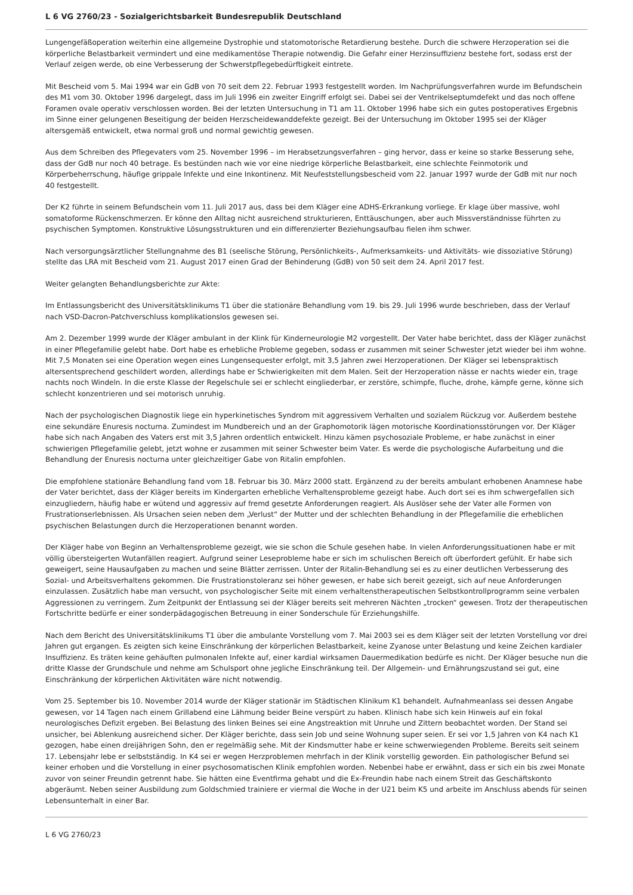L 6 VG 2760/23 - Sozialgerichtsbarkeit Bundesrepublik Deutschland
Lungengefäßoperation weiterhin eine allgemeine Dystrophie und statomotorische Retardierung bestehe. Durch die schwere Herzoperation sei die körperliche Belastbarkeit vermindert und eine medikamentöse Therapie notwendig. Die Gefahr einer Herzinsuffizienz bestehe fort, sodass erst der Verlauf zeigen werde, ob eine Verbesserung der Schwerstpflegebedürftigkeit eintrete.
Mit Bescheid vom 5. Mai 1994 war ein GdB von 70 seit dem 22. Februar 1993 festgestellt worden. Im Nachprüfungsverfahren wurde im Befundschein des M1 vom 30. Oktober 1996 dargelegt, dass im Juli 1996 ein zweiter Eingriff erfolgt sei. Dabei sei der Ventrikelseptumdefekt und das noch offene Foramen ovale operativ verschlossen worden. Bei der letzten Untersuchung in T1 am 11. Oktober 1996 habe sich ein gutes postoperatives Ergebnis im Sinne einer gelungenen Beseitigung der beiden Herzscheidewanddefekte gezeigt. Bei der Untersuchung im Oktober 1995 sei der Kläger altersgemäß entwickelt, etwa normal groß und normal gewichtig gewesen.
Aus dem Schreiben des Pflegevaters vom 25. November 1996 – im Herabsetzungsverfahren – ging hervor, dass er keine so starke Besserung sehe, dass der GdB nur noch 40 betrage. Es bestünden nach wie vor eine niedrige körperliche Belastbarkeit, eine schlechte Feinmotorik und Körperbeherrschung, häufige grippale Infekte und eine Inkontinenz. Mit Neufeststellungsbescheid vom 22. Januar 1997 wurde der GdB mit nur noch 40 festgestellt.
Der K2 führte in seinem Befundschein vom 11. Juli 2017 aus, dass bei dem Kläger eine ADHS-Erkrankung vorliege. Er klage über massive, wohl somatoforme Rückenschmerzen. Er könne den Alltag nicht ausreichend strukturieren, Enttäuschungen, aber auch Missverständnisse führten zu psychischen Symptomen. Konstruktive Lösungsstrukturen und ein differenzierter Beziehungsaufbau fielen ihm schwer.
Nach versorgungsärztlicher Stellungnahme des B1 (seelische Störung, Persönlichkeits-, Aufmerksamkeits- und Aktivitäts- wie dissoziative Störung) stellte das LRA mit Bescheid vom 21. August 2017 einen Grad der Behinderung (GdB) von 50 seit dem 24. April 2017 fest.
Weiter gelangten Behandlungsberichte zur Akte:
Im Entlassungsbericht des Universitätsklinikums T1 über die stationäre Behandlung vom 19. bis 29. Juli 1996 wurde beschrieben, dass der Verlauf nach VSD-Dacron-Patchverschluss komplikationslos gewesen sei.
Am 2. Dezember 1999 wurde der Kläger ambulant in der Klink für Kinderneurologie M2 vorgestellt. Der Vater habe berichtet, dass der Kläger zunächst in einer Pflegefamilie gelebt habe. Dort habe es erhebliche Probleme gegeben, sodass er zusammen mit seiner Schwester jetzt wieder bei ihm wohne. Mit 7,5 Monaten sei eine Operation wegen eines Lungensequester erfolgt, mit 3,5 Jahren zwei Herzoperationen. Der Kläger sei lebenspraktisch altersentsprechend geschildert worden, allerdings habe er Schwierigkeiten mit dem Malen. Seit der Herzoperation nässe er nachts wieder ein, trage nachts noch Windeln. In die erste Klasse der Regelschule sei er schlecht eingliederbar, er zerstöre, schimpfe, fluche, drohe, kämpfe gerne, könne sich schlecht konzentrieren und sei motorisch unruhig.
Nach der psychologischen Diagnostik liege ein hyperkinetisches Syndrom mit aggressivem Verhalten und sozialem Rückzug vor. Außerdem bestehe eine sekundäre Enuresis nocturna. Zumindest im Mundbereich und an der Graphomotorik lägen motorische Koordinationsstörungen vor. Der Kläger habe sich nach Angaben des Vaters erst mit 3,5 Jahren ordentlich entwickelt. Hinzu kämen psychosoziale Probleme, er habe zunächst in einer schwierigen Pflegefamilie gelebt, jetzt wohne er zusammen mit seiner Schwester beim Vater. Es werde die psychologische Aufarbeitung und die Behandlung der Enuresis nocturna unter gleichzeitiger Gabe von Ritalin empfohlen.
Die empfohlene stationäre Behandlung fand vom 18. Februar bis 30. März 2000 statt. Ergänzend zu der bereits ambulant erhobenen Anamnese habe der Vater berichtet, dass der Kläger bereits im Kindergarten erhebliche Verhaltensprobleme gezeigt habe. Auch dort sei es ihm schwergefallen sich einzugliedern, häufig habe er wütend und aggressiv auf fremd gesetzte Anforderungen reagiert. Als Auslöser sehe der Vater alle Formen von Frustrationserlebnissen. Als Ursachen seien neben dem „Verlust“ der Mutter und der schlechten Behandlung in der Pflegefamilie die erheblichen psychischen Belastungen durch die Herzoperationen benannt worden.
Der Kläger habe von Beginn an Verhaltensprobleme gezeigt, wie sie schon die Schule gesehen habe. In vielen Anforderungssituationen habe er mit völlig übersteigerten Wutanfällen reagiert. Aufgrund seiner Leseprobleme habe er sich im schulischen Bereich oft überfordert gefühlt. Er habe sich geweigert, seine Hausaufgaben zu machen und seine Blätter zerrissen. Unter der Ritalin-Behandlung sei es zu einer deutlichen Verbesserung des Sozial- und Arbeitsverhaltens gekommen. Die Frustrationstoleranz sei höher gewesen, er habe sich bereit gezeigt, sich auf neue Anforderungen einzulassen. Zusätzlich habe man versucht, von psychologischer Seite mit einem verhaltenstherapeutischen Selbstkontrollprogramm seine verbalen Aggressionen zu verringern. Zum Zeitpunkt der Entlassung sei der Kläger bereits seit mehreren Nächten „trocken“ gewesen. Trotz der therapeutischen Fortschritte bedürfe er einer sonderpädagogischen Betreuung in einer Sonderschule für Erziehungshilfe.
Nach dem Bericht des Universitätsklinikums T1 über die ambulante Vorstellung vom 7. Mai 2003 sei es dem Kläger seit der letzten Vorstellung vor drei Jahren gut ergangen. Es zeigten sich keine Einschränkung der körperlichen Belastbarkeit, keine Zyanose unter Belastung und keine Zeichen kardialer Insuffizienz. Es träten keine gehäuften pulmonalen Infekte auf, einer kardial wirksamen Dauermedikation bedürfe es nicht. Der Kläger besuche nun die dritte Klasse der Grundschule und nehme am Schulsport ohne jegliche Einschränkung teil. Der Allgemein- und Ernährungszustand sei gut, eine Einschränkung der körperlichen Aktivitäten wäre nicht notwendig.
Vom 25. September bis 10. November 2014 wurde der Kläger stationär im Städtischen Klinikum K1 behandelt. Aufnahmeanlass sei dessen Angabe gewesen, vor 14 Tagen nach einem Grillabend eine Lähmung beider Beine verspürt zu haben. Klinisch habe sich kein Hinweis auf ein fokal neurologisches Defizit ergeben. Bei Belastung des linken Beines sei eine Angstreaktion mit Unruhe und Zittern beobachtet worden. Der Stand sei unsicher, bei Ablenkung ausreichend sicher. Der Kläger berichte, dass sein Job und seine Wohnung super seien. Er sei vor 1,5 Jahren von K4 nach K1 gezogen, habe einen dreijährigen Sohn, den er regelmäßig sehe. Mit der Kindsmutter habe er keine schwerwiegenden Probleme. Bereits seit seinem 17. Lebensjahr lebe er selbstständig. In K4 sei er wegen Herzproblemen mehrfach in der Klinik vorstellig geworden. Ein pathologischer Befund sei keiner erhoben und die Vorstellung in einer psychosomatischen Klinik empfohlen worden. Nebenbei habe er erwähnt, dass er sich ein bis zwei Monate zuvor von seiner Freundin getrennt habe. Sie hätten eine Eventfirma gehabt und die Ex-Freundin habe nach einem Streit das Geschäftskonto abgeräumt. Neben seiner Ausbildung zum Goldschmied trainiere er viermal die Woche in der U21 beim K5 und arbeite im Anschluss abends für seinen Lebensunterhalt in einer Bar.
L 6 VG 2760/23